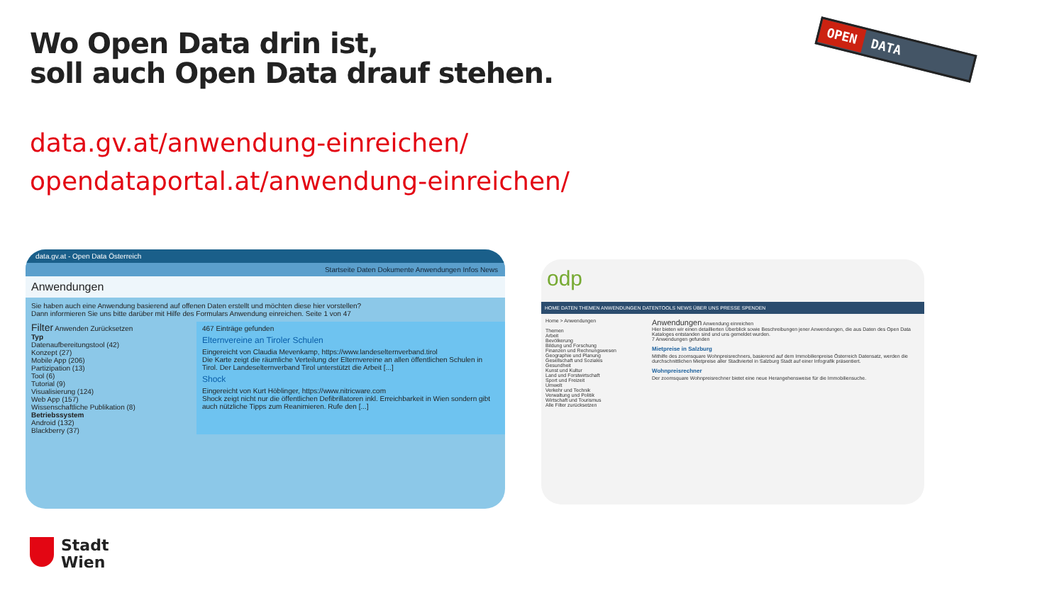Wo Open Data drin ist,
soll auch Open Data drauf stehen.
OPEN DATA
data.gv.at/anwendung-einreichen/
opendataportal.at/anwendung-einreichen/
data.gv.at - Open Data Österreich
Startseite Daten Dokumente Anwendungen Infos News
Anwendungen
Sie haben auch eine Anwendung basierend auf offenen Daten erstellt und möchten diese hier vorstellen?
Dann informieren Sie uns bitte darüber mit Hilfe des Formulars Anwendung einreichen. Seite 1 von 47
Filter Anwenden Zurücksetzen
Typ
Datenaufbereitungstool (42)
Konzept (27)
Mobile App (206)
Partizipation (13)
Tool (6)
Tutorial (9)
Visualisierung (124)
Web App (157)
Wissenschaftliche Publikation (8)
Betriebssystem
Android (132)
Blackberry (37)
467 Einträge gefunden
Elternvereine an Tiroler Schulen
Eingereicht von Claudia Mevenkamp, https://www.landeselternverband.tirol
Die Karte zeigt die räumliche Verteilung der Elternvereine an allen öffentlichen Schulen in Tirol. Der Landeselternverband Tirol unterstützt die Arbeit [...]
Shock
Eingereicht von Kurt Höblinger, https://www.nitricware.com
Shock zeigt nicht nur die öffentlichen Defibrillatoren inkl. Erreichbarkeit in Wien sondern gibt auch nützliche Tipps zum Reanimieren. Rufe den [...]
odp
HOME DATEN THEMEN ANWENDUNGEN DATENTOOLS NEWS ÜBER UNS PRESSE SPENDEN
Home > Anwendungen
Themen
Arbeit
Bevölkerung
Bildung und Forschung
Finanzen und Rechnungswesen
Geographie und Planung
Gesellschaft und Soziales
Gesundheit
Kunst und Kultur
Land und Forstwirtschaft
Sport und Freizeit
Umwelt
Verkehr und Technik
Verwaltung und Politik
Wirtschaft und Tourismus
Alle Filter zurücksetzen
Anwendungen Anwendung einreichen
Hier bieten wir einen detaillierten Überblick sowie Beschreibungen jener Anwendungen, die aus Daten des Open Data Kataloges entstanden sind und uns gemeldet wurden.
7 Anwendungen gefunden
Mietpreise in Salzburg
Mithilfe des zoomsquare Wohnpreisrechners, basierend auf dem Immobilienpreise Österreich Datensatz, werden die durchschnittlichen Mietpreise aller Stadtviertel in Salzburg Stadt auf einer Infografik präsentiert.
Wohnpreisrechner
Der zoomsquare Wohnpreisrechner bietet eine neue Herangehensweise für die Immobiliensuche.
Stadt
Wien